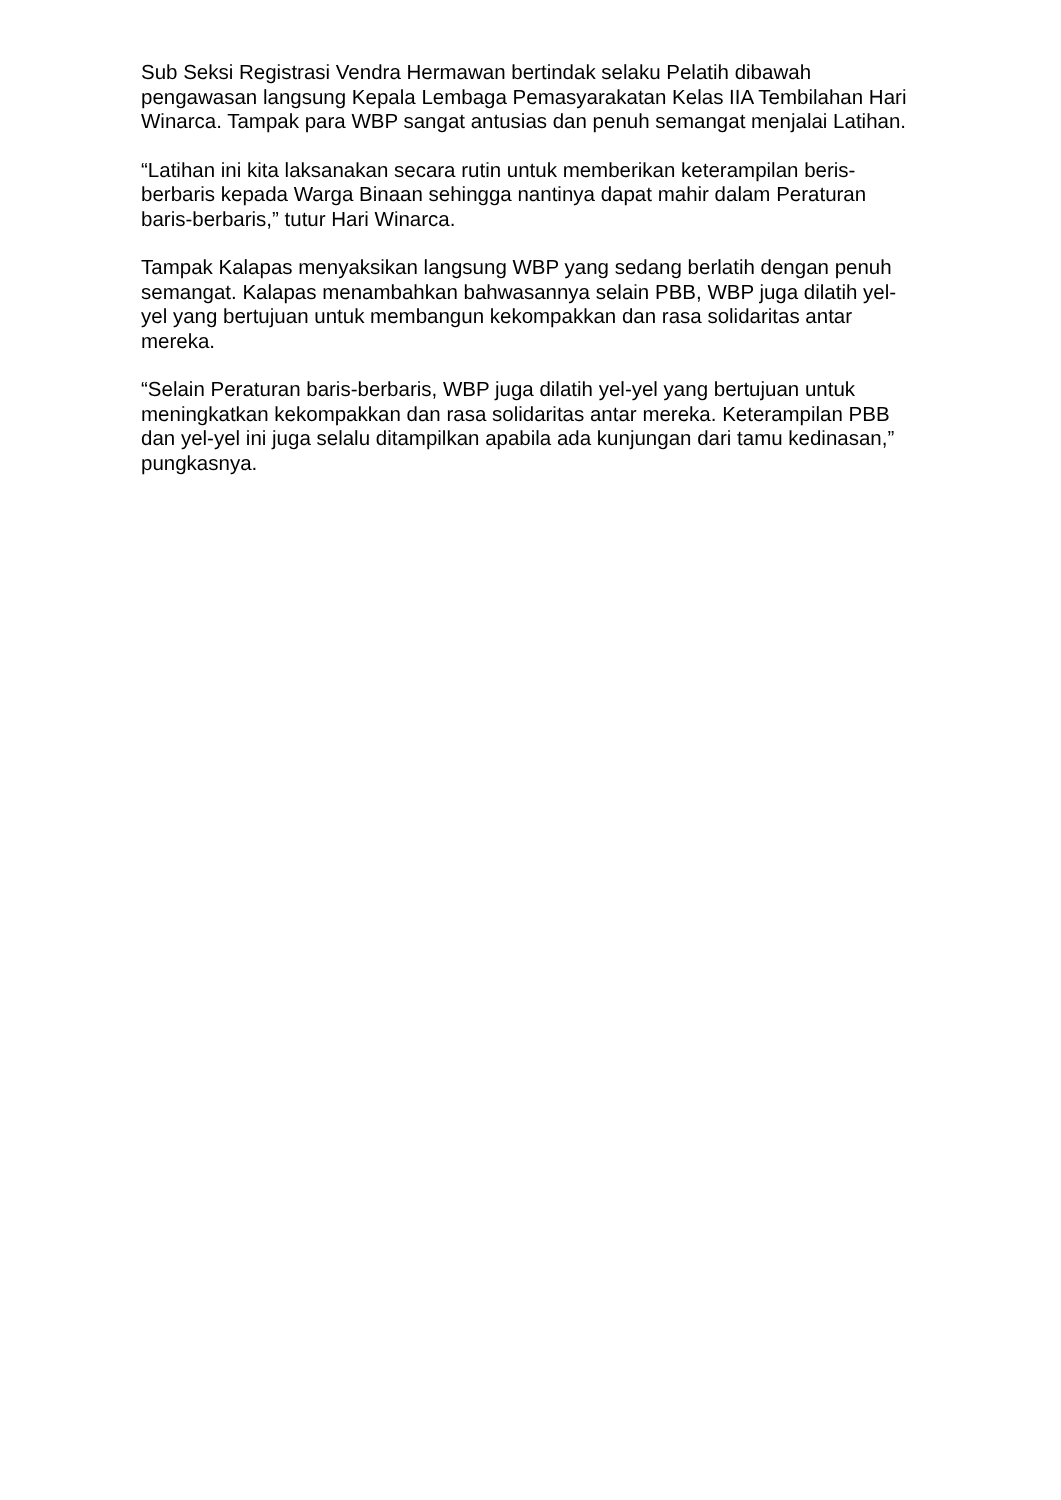Sub Seksi Registrasi Vendra Hermawan bertindak selaku Pelatih dibawah pengawasan langsung Kepala Lembaga Pemasyarakatan Kelas IIA Tembilahan Hari Winarca. Tampak para WBP sangat antusias dan penuh semangat menjalai Latihan.
“Latihan ini kita laksanakan secara rutin untuk memberikan keterampilan beris-berbaris kepada Warga Binaan sehingga nantinya dapat mahir dalam Peraturan baris-berbaris,” tutur Hari Winarca.
Tampak Kalapas menyaksikan langsung WBP yang sedang berlatih dengan penuh semangat. Kalapas menambahkan bahwasannya selain PBB, WBP juga dilatih yel-yel yang bertujuan untuk membangun kekompakkan dan rasa solidaritas antar mereka.
“Selain Peraturan baris-berbaris, WBP juga dilatih yel-yel yang bertujuan untuk meningkatkan kekompakkan dan rasa solidaritas antar mereka. Keterampilan PBB dan yel-yel ini juga selalu ditampilkan apabila ada kunjungan dari tamu kedinasan,” pungkasnya.